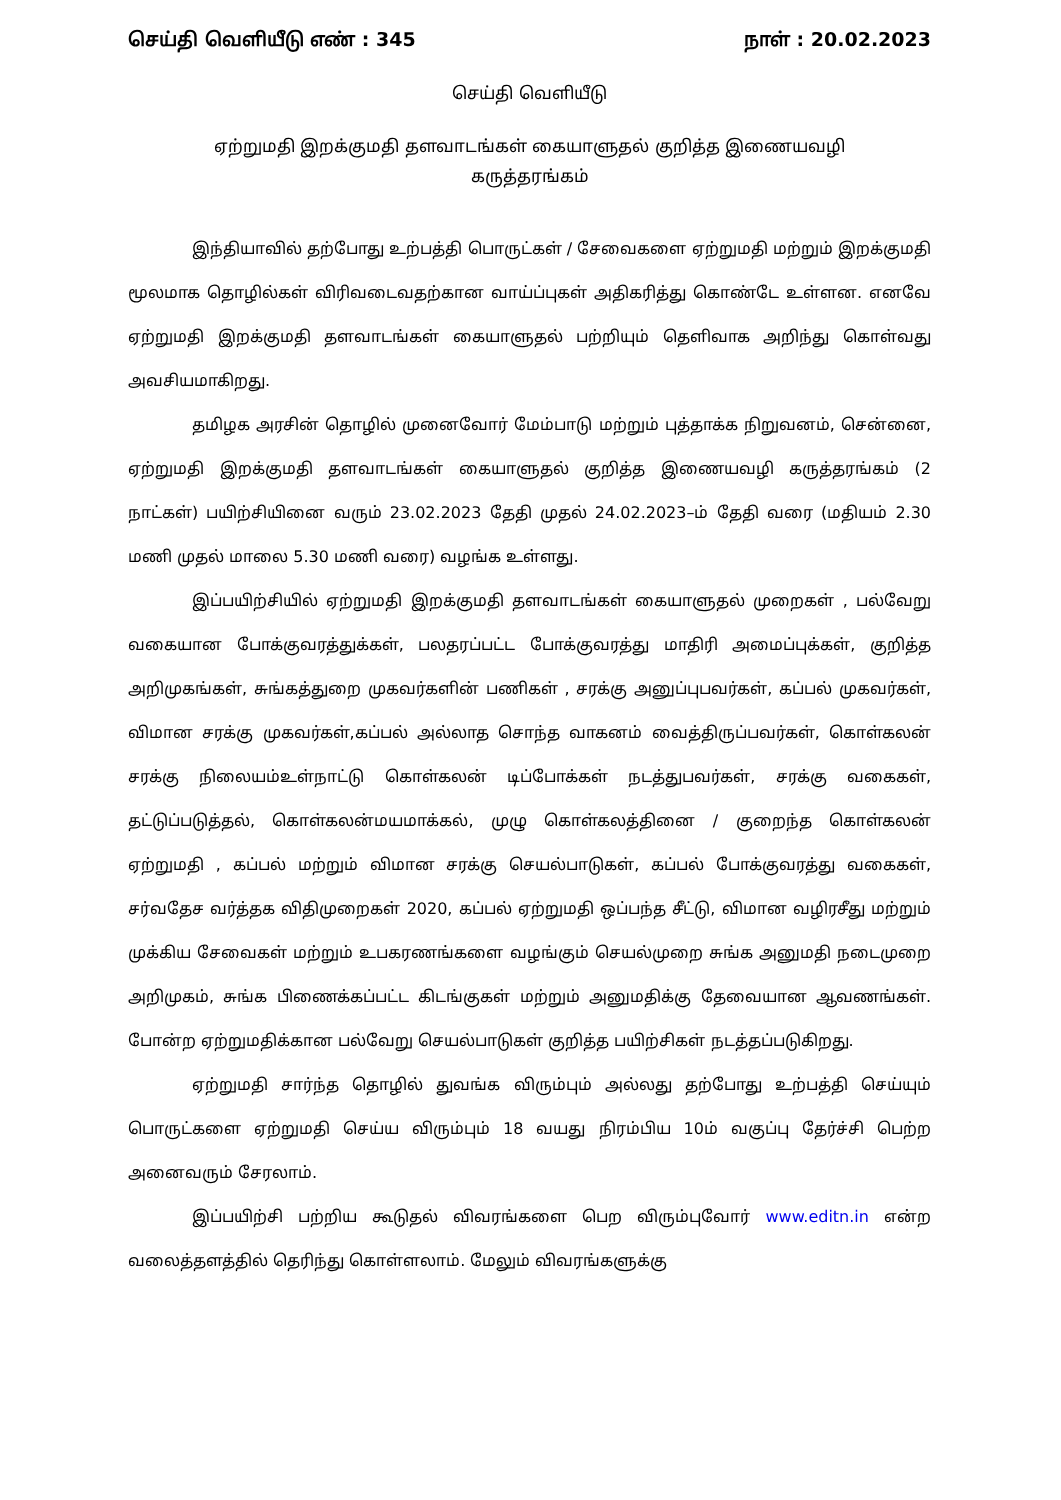செய்தி வெளியீடு எண் : 345 நாள் : 20.02.2023
செய்தி வெளியீடு
ஏற்றுமதி இறக்குமதி தளவாடங்கள் கையாளுதல் குறித்த இணையவழி
கருத்தரங்கம்
இந்தியாவில் தற்போது உற்பத்தி பொருட்கள் / சேவைகளை ஏற்றுமதி மற்றும் இறக்குமதி மூலமாக தொழில்கள் விரிவடைவதற்கான வாய்ப்புகள் அதிகரித்து கொண்டே உள்ளன. எனவே ஏற்றுமதி இறக்குமதி தளவாடங்கள் கையாளுதல் பற்றியும் தெளிவாக அறிந்து கொள்வது அவசியமாகிறது.
தமிழக அரசின் தொழில் முனைவோர் மேம்பாடு மற்றும் புத்தாக்க நிறுவனம், சென்னை, ஏற்றுமதி இறக்குமதி தளவாடங்கள் கையாளுதல் குறித்த இணையவழி கருத்தரங்கம் (2 நாட்கள்) பயிற்சியினை வரும் 23.02.2023 தேதி முதல் 24.02.2023–ம் தேதி வரை (மதியம் 2.30 மணி முதல் மாலை 5.30 மணி வரை) வழங்க உள்ளது.
இப்பயிற்சியில் ஏற்றுமதி இறக்குமதி தளவாடங்கள் கையாளுதல் முறைகள் , பல்வேறு வகையான போக்குவரத்துக்கள், பலதரப்பட்ட போக்குவரத்து மாதிரி அமைப்புக்கள், குறித்த அறிமுகங்கள், சுங்கத்துறை முகவர்களின் பணிகள் , சரக்கு அனுப்புபவர்கள், கப்பல் முகவர்கள், விமான சரக்கு முகவர்கள்,கப்பல் அல்லாத சொந்த வாகனம் வைத்திருப்பவர்கள், கொள்கலன் சரக்கு நிலையம்உள்நாட்டு கொள்கலன் டிப்போக்கள் நடத்துபவர்கள், சரக்கு வகைகள், தட்டுப்படுத்தல், கொள்கலன்மயமாக்கல், முழு கொள்கலத்தினை / குறைந்த கொள்கலன் ஏற்றுமதி , கப்பல் மற்றும் விமான சரக்கு செயல்பாடுகள், கப்பல் போக்குவரத்து வகைகள், சர்வதேச வர்த்தக விதிமுறைகள் 2020, கப்பல் ஏற்றுமதி ஒப்பந்த சீட்டு, விமான வழிரசீது மற்றும் முக்கிய சேவைகள் மற்றும் உபகரணங்களை வழங்கும் செயல்முறை சுங்க அனுமதி நடைமுறை அறிமுகம், சுங்க பிணைக்கப்பட்ட கிடங்குகள் மற்றும் அனுமதிக்கு தேவையான ஆவணங்கள். போன்ற ஏற்றுமதிக்கான பல்வேறு செயல்பாடுகள் குறித்த பயிற்சிகள் நடத்தப்படுகிறது.
ஏற்றுமதி சார்ந்த தொழில் துவங்க விரும்பும் அல்லது தற்போது உற்பத்தி செய்யும் பொருட்களை ஏற்றுமதி செய்ய விரும்பும் 18 வயது நிரம்பிய 10ம் வகுப்பு தேர்ச்சி பெற்ற அனைவரும் சேரலாம்.
இப்பயிற்சி பற்றிய கூடுதல் விவரங்களை பெற விரும்புவோர் www.editn.in என்ற வலைத்தளத்தில் தெரிந்து கொள்ளலாம். மேலும் விவரங்களுக்கு